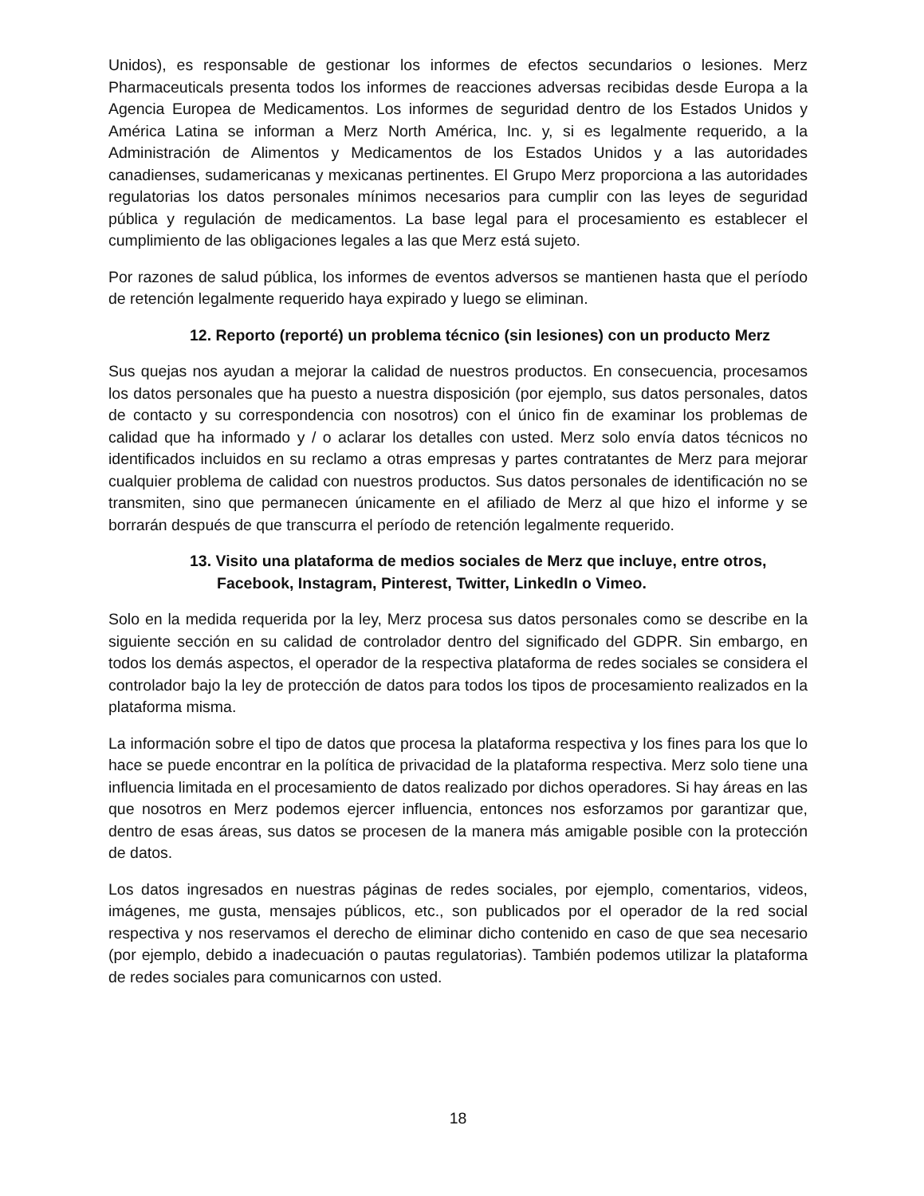Unidos), es responsable de gestionar los informes de efectos secundarios o lesiones. Merz Pharmaceuticals presenta todos los informes de reacciones adversas recibidas desde Europa a la Agencia Europea de Medicamentos. Los informes de seguridad dentro de los Estados Unidos y América Latina se informan a Merz North América, Inc. y, si es legalmente requerido, a la Administración de Alimentos y Medicamentos de los Estados Unidos y a las autoridades canadienses, sudamericanas y mexicanas pertinentes. El Grupo Merz proporciona a las autoridades regulatorias los datos personales mínimos necesarios para cumplir con las leyes de seguridad pública y regulación de medicamentos. La base legal para el procesamiento es establecer el cumplimiento de las obligaciones legales a las que Merz está sujeto.
Por razones de salud pública, los informes de eventos adversos se mantienen hasta que el período de retención legalmente requerido haya expirado y luego se eliminan.
12. Reporto (reporté) un problema técnico (sin lesiones) con un producto Merz
Sus quejas nos ayudan a mejorar la calidad de nuestros productos. En consecuencia, procesamos los datos personales que ha puesto a nuestra disposición (por ejemplo, sus datos personales, datos de contacto y su correspondencia con nosotros) con el único fin de examinar los problemas de calidad que ha informado y / o aclarar los detalles con usted. Merz solo envía datos técnicos no identificados incluidos en su reclamo a otras empresas y partes contratantes de Merz para mejorar cualquier problema de calidad con nuestros productos. Sus datos personales de identificación no se transmiten, sino que permanecen únicamente en el afiliado de Merz al que hizo el informe y se borrarán después de que transcurra el período de retención legalmente requerido.
13. Visito una plataforma de medios sociales de Merz que incluye, entre otros,
Facebook, Instagram, Pinterest, Twitter, LinkedIn o Vimeo.
Solo en la medida requerida por la ley, Merz procesa sus datos personales como se describe en la siguiente sección en su calidad de controlador dentro del significado del GDPR. Sin embargo, en todos los demás aspectos, el operador de la respectiva plataforma de redes sociales se considera el controlador bajo la ley de protección de datos para todos los tipos de procesamiento realizados en la plataforma misma.
La información sobre el tipo de datos que procesa la plataforma respectiva y los fines para los que lo hace se puede encontrar en la política de privacidad de la plataforma respectiva. Merz solo tiene una influencia limitada en el procesamiento de datos realizado por dichos operadores. Si hay áreas en las que nosotros en Merz podemos ejercer influencia, entonces nos esforzamos por garantizar que, dentro de esas áreas, sus datos se procesen de la manera más amigable posible con la protección de datos.
Los datos ingresados en nuestras páginas de redes sociales, por ejemplo, comentarios, videos, imágenes, me gusta, mensajes públicos, etc., son publicados por el operador de la red social respectiva y nos reservamos el derecho de eliminar dicho contenido en caso de que sea necesario (por ejemplo, debido a inadecuación o pautas regulatorias). También podemos utilizar la plataforma de redes sociales para comunicarnos con usted.
18